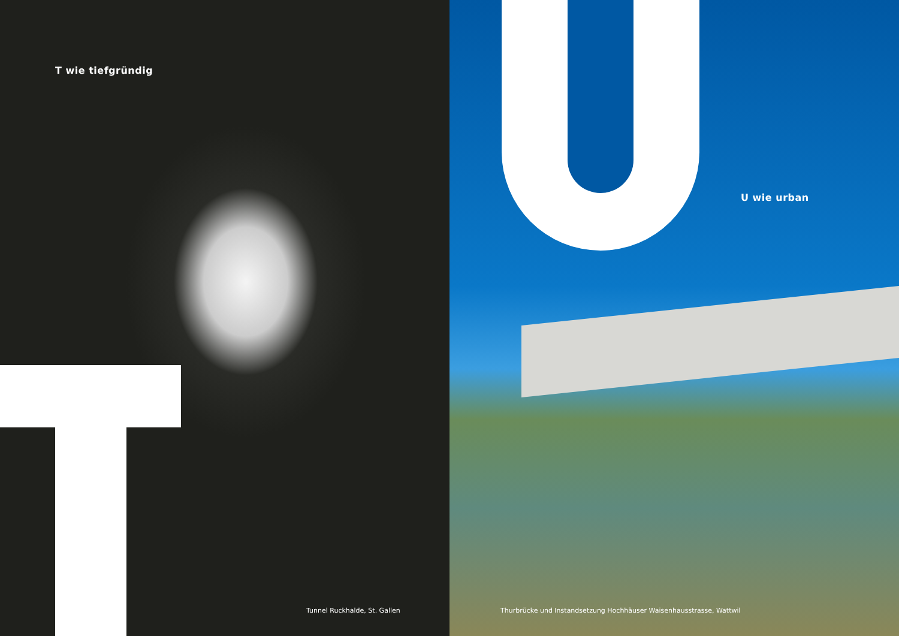T wie tiefgründig
Tunnel Ruckhalde, St. Gallen
U wie urban
Thurbrücke und Instandsetzung Hochhäuser Waisenhausstrasse, Wattwil